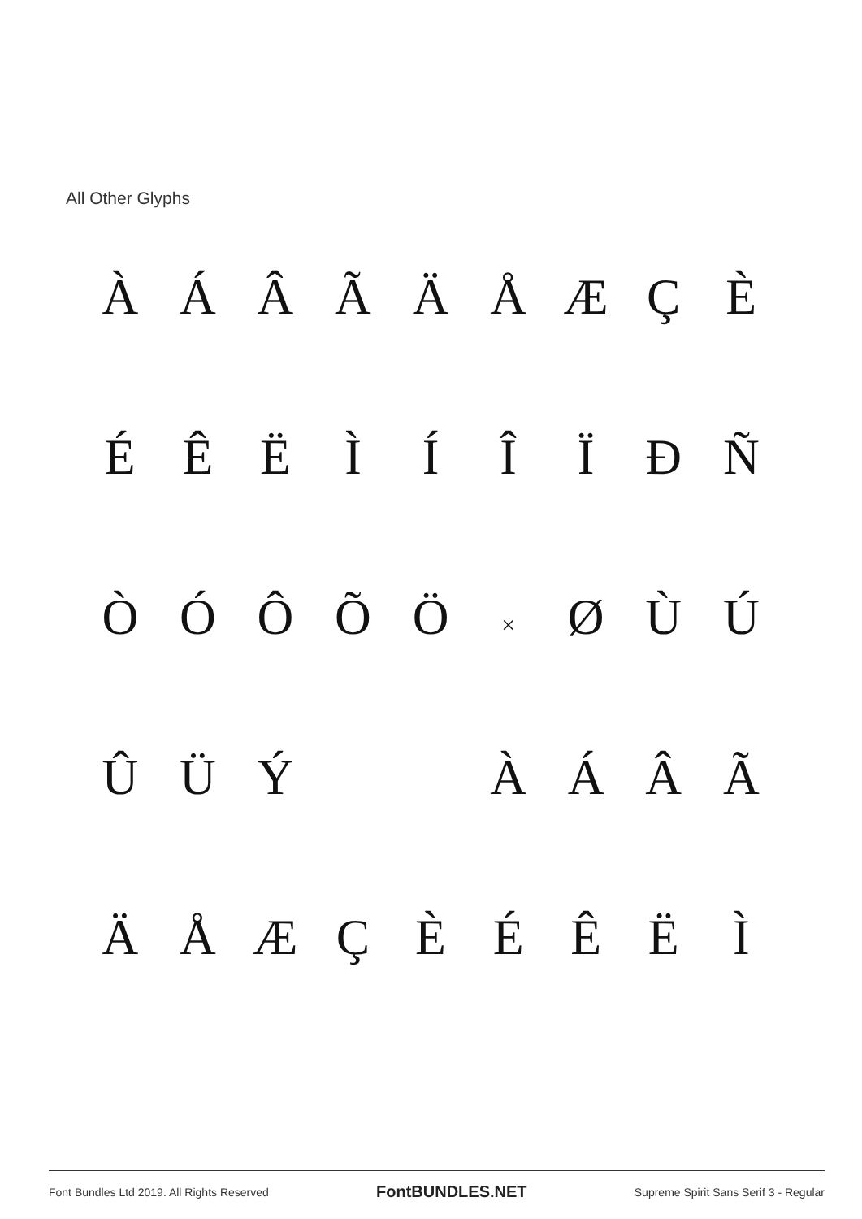All Other Glyphs
ÀÁÂÃÄÅÆÇÈ
ÉÊËÌÍÎÏÐÑ
ÒÓÔÕÖ × ØÙÚ
ÛÜÝ ÀÁÂÃ
ÄÅÆÇÈÉÊËÌ
Font Bundles Ltd 2019. All Rights Reserved FontBUNDLES.NET Supreme Spirit Sans Serif 3 - Regular